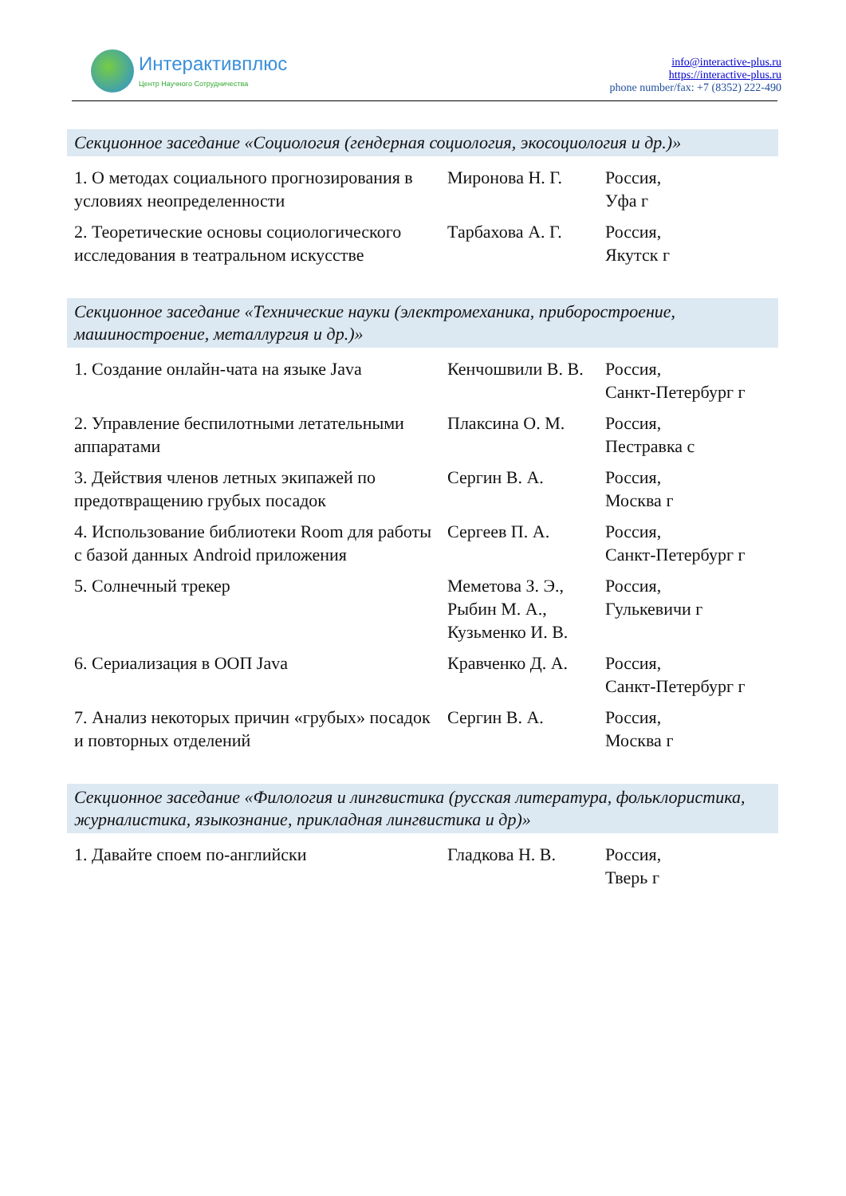Интерактивплюс
Центр Научного Сотрудничества
info@interactive-plus.ru
https://interactive-plus.ru
phone number/fax: +7 (8352) 222-490
Секционное заседание «Социология (гендерная социология, экосоциология и др.)»
| 1. О методах социального прогнозирования в условиях неопределенности | Миронова Н. Г. | Россия, Уфа г |
| 2. Теоретические основы социологического исследования в театральном искусстве | Тарбахова А. Г. | Россия, Якутск г |
Секционное заседание «Технические науки (электромеханика, приборостроение, машиностроение, металлургия и др.)»
| 1. Создание онлайн-чата на языке Java | Кенчошвили В. В. | Россия, Санкт-Петербург г |
| 2. Управление беспилотными летательными аппаратами | Плаксина О. М. | Россия, Пестравка с |
| 3. Действия членов летных экипажей по предотвращению грубых посадок | Сергин В. А. | Россия, Москва г |
| 4. Использование библиотеки Room для работы с базой данных Android приложения | Сергеев П. А. | Россия, Санкт-Петербург г |
| 5. Солнечный трекер | Меметова З. Э., Рыбин М. А., Кузьменко И. В. | Россия, Гулькевичи г |
| 6. Сериализация в ООП Java | Кравченко Д. А. | Россия, Санкт-Петербург г |
| 7. Анализ некоторых причин «грубых» посадок и повторных отделений | Сергин В. А. | Россия, Москва г |
Секционное заседание «Филология и лингвистика (русская литература, фольклористика, журналистика, языкознание, прикладная лингвистика и др)»
| 1. Давайте споем по-английски | Гладкова Н. В. | Россия, Тверь г |